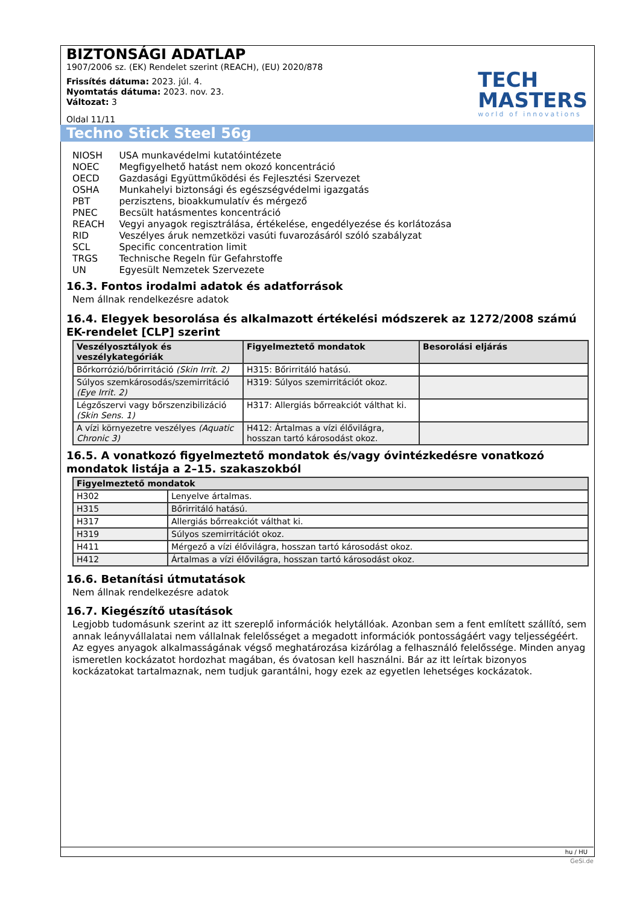BIZTONSÁGI ADATLAP
1907/2006 sz. (EK) Rendelet szerint (REACH), (EU) 2020/878
Frissítés dátuma: 2023. júl. 4.
Nyomtatás dátuma: 2023. nov. 23.
Változat: 3
Oldal 11/11
TECH
MASTERS
world of innovations
Techno Stick Steel 56g
| NIOSH | USA munkavédelmi kutatóintézete |
| NOEC | Megfigyelhető hatást nem okozó koncentráció |
| OECD | Gazdasági Együttműködési és Fejlesztési Szervezet |
| OSHA | Munkahelyi biztonsági és egészségvédelmi igazgatás |
| PBT | perzisztens, bioakkumulatív és mérgező |
| PNEC | Becsült hatásmentes koncentráció |
| REACH | Vegyi anyagok regisztrálása, értékelése, engedélyezése és korlátozása |
| RID | Veszélyes áruk nemzetközi vasúti fuvarozásáról szóló szabályzat |
| SCL | Specific concentration limit |
| TRGS | Technische Regeln für Gefahrstoffe |
| UN | Egyesült Nemzetek Szervezete |
16.3. Fontos irodalmi adatok és adatforrások
Nem állnak rendelkezésre adatok
16.4. Elegyek besorolása és alkalmazott értékelési módszerek az 1272/2008 számú EK-rendelet [CLP] szerint
| Veszélyosztályok és veszélykategóriák | Figyelmeztető mondatok | Besorolási eljárás |
| --- | --- | --- |
| Bőrkorrózió/bőrirritáció (Skin Irrit. 2) | H315: Bőrirritáló hatású. | |
| Súlyos szemkárosodás/szemirritáció (Eye Irrit. 2) | H319: Súlyos szemirritációt okoz. | |
| Légzőszervi vagy bőrszenzibilizáció (Skin Sens. 1) | H317: Allergiás bőrreakciót válthat ki. | |
| A vízi környezetre veszélyes (Aquatic Chronic 3) | H412: Ártalmas a vízi élővilágra, hosszan tartó károsodást okoz. | |
16.5. A vonatkozó figyelmeztető mondatok és/vagy óvintézkedésre vonatkozó mondatok listája a 2–15. szakaszokból
| Figyelmeztető mondatok | |
| --- | --- |
| H302 | Lenyelve ártalmas. |
| H315 | Bőrirritáló hatású. |
| H317 | Allergiás bőrreakciót válthat ki. |
| H319 | Súlyos szemirritációt okoz. |
| H411 | Mérgező a vízi élővilágra, hosszan tartó károsodást okoz. |
| H412 | Ártalmas a vízi élővilágra, hosszan tartó károsodást okoz. |
16.6. Betanítási útmutatások
Nem állnak rendelkezésre adatok
16.7. Kiegészítő utasítások
Legjobb tudomásunk szerint az itt szereplő információk helytállóak. Azonban sem a fent említett szállító, sem annak leányvállalatai nem vállalnak felelősséget a megadott információk pontosságáért vagy teljességéért. Az egyes anyagok alkalmasságának végső meghatározása kizárólag a felhasználó felelőssége. Minden anyag ismeretlen kockázatot hordozhat magában, és óvatosan kell használni. Bár az itt leírtak bizonyos kockázatokat tartalmaznak, nem tudjuk garantálni, hogy ezek az egyetlen lehetséges kockázatok.
hu / HU
GeSi.de